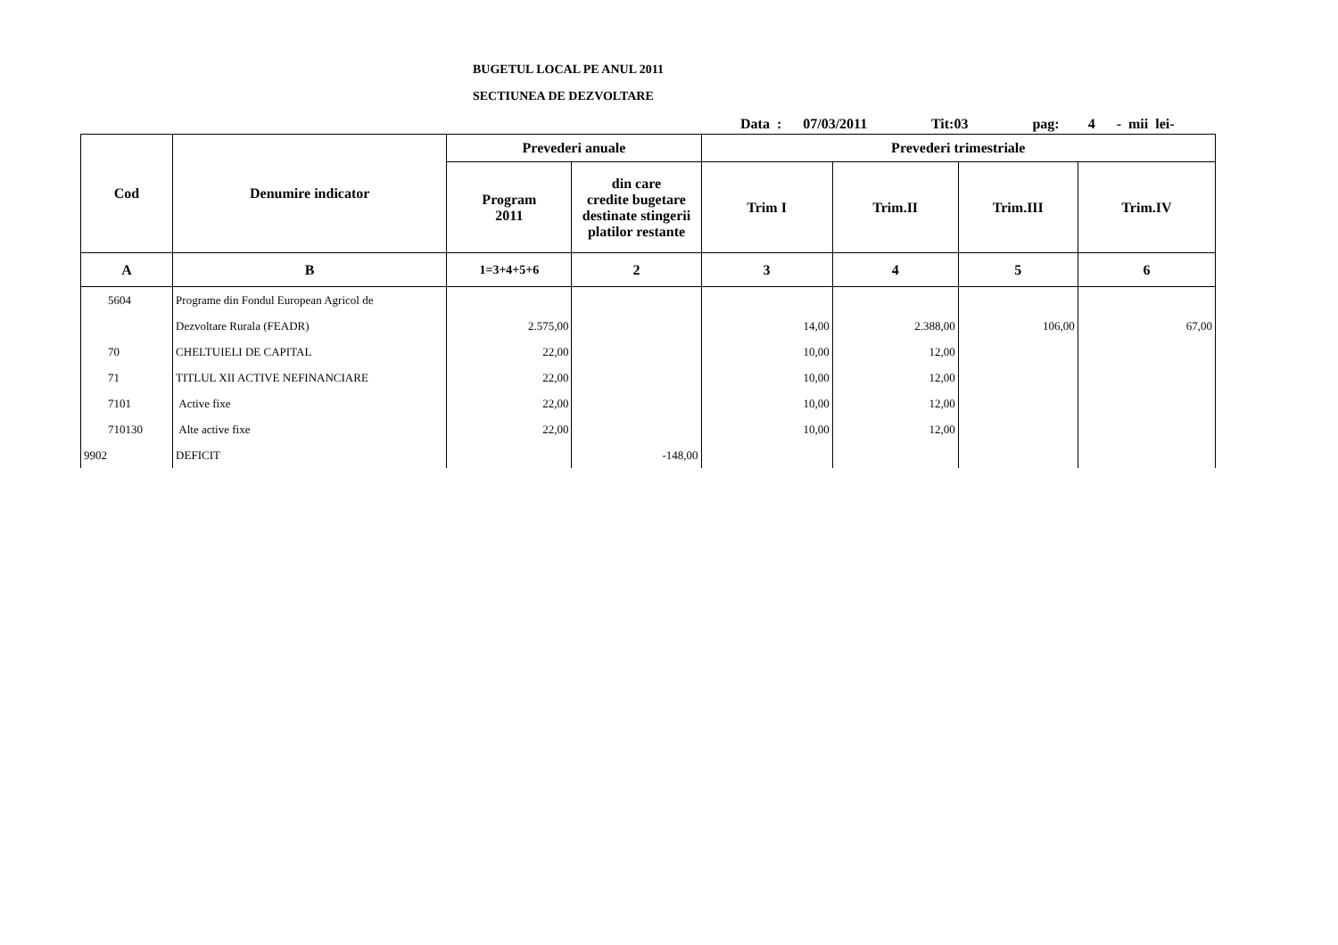BUGETUL LOCAL PE ANUL 2011
SECTIUNEA DE DEZVOLTARE
Data : 07/03/2011 Tit:03 pag: 4 - mii lei-
| Cod | Denumire indicator | Prevederi anuale | | Prevederi trimestriale | | | |
| --- | --- | --- | --- | --- | --- | --- | --- |
| | | Program 2011 | din care credite bugetare destinate stingerii platilor restante | Trim I | Trim.II | Trim.III | Trim.IV |
| A | B | 1=3+4+5+6 | 2 | 3 | 4 | 5 | 6 |
| 5604 | Programe din Fondul European Agricol de | | | | | | |
| | Dezvoltare Rurala (FEADR) | 2.575,00 | | 14,00 | 2.388,00 | 106,00 | 67,00 |
| 70 | CHELTUIELI DE CAPITAL | 22,00 | | 10,00 | 12,00 | | |
| 71 | TITLUL XII ACTIVE NEFINANCIARE | 22,00 | | 10,00 | 12,00 | | |
| 7101 | Active fixe | 22,00 | | 10,00 | 12,00 | | |
| 710130 | Alte active fixe | 22,00 | | 10,00 | 12,00 | | |
| 9902 | DEFICIT | | -148,00 | | | | |